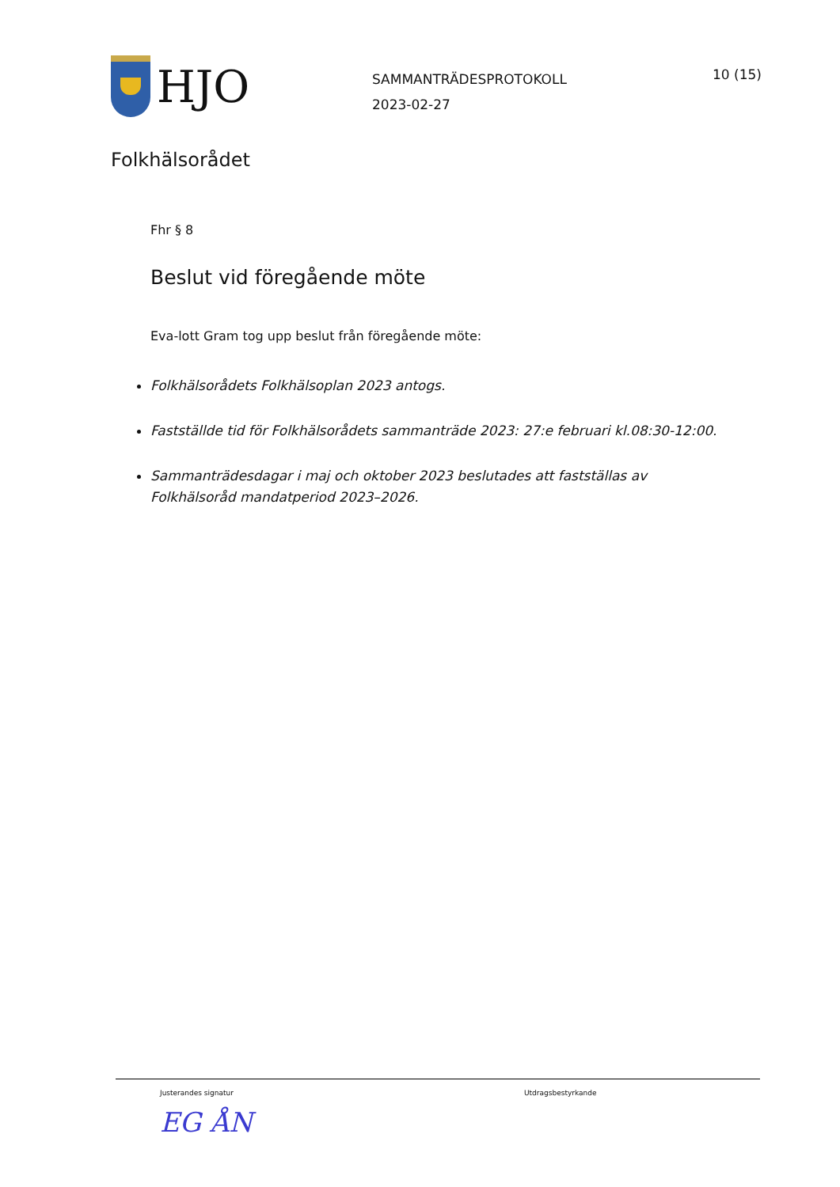HJO
SAMMANTRÄDESPROTOKOLL
2023-02-27
10 (15)
Folkhälsorådet
Fhr § 8
Beslut vid föregående möte
Eva-lott Gram tog upp beslut från föregående möte:
Folkhälsorådets Folkhälsoplan 2023 antogs.
Fastställde tid för Folkhälsorådets sammanträde 2023: 27:e februari kl.08:30-12:00.
Sammanträdesdagar i maj och oktober 2023 beslutades att fastställas av Folkhälsoråd mandatperiod 2023–2026.
Justerandes signatur
EG ÅN
Utdragsbestyrkande